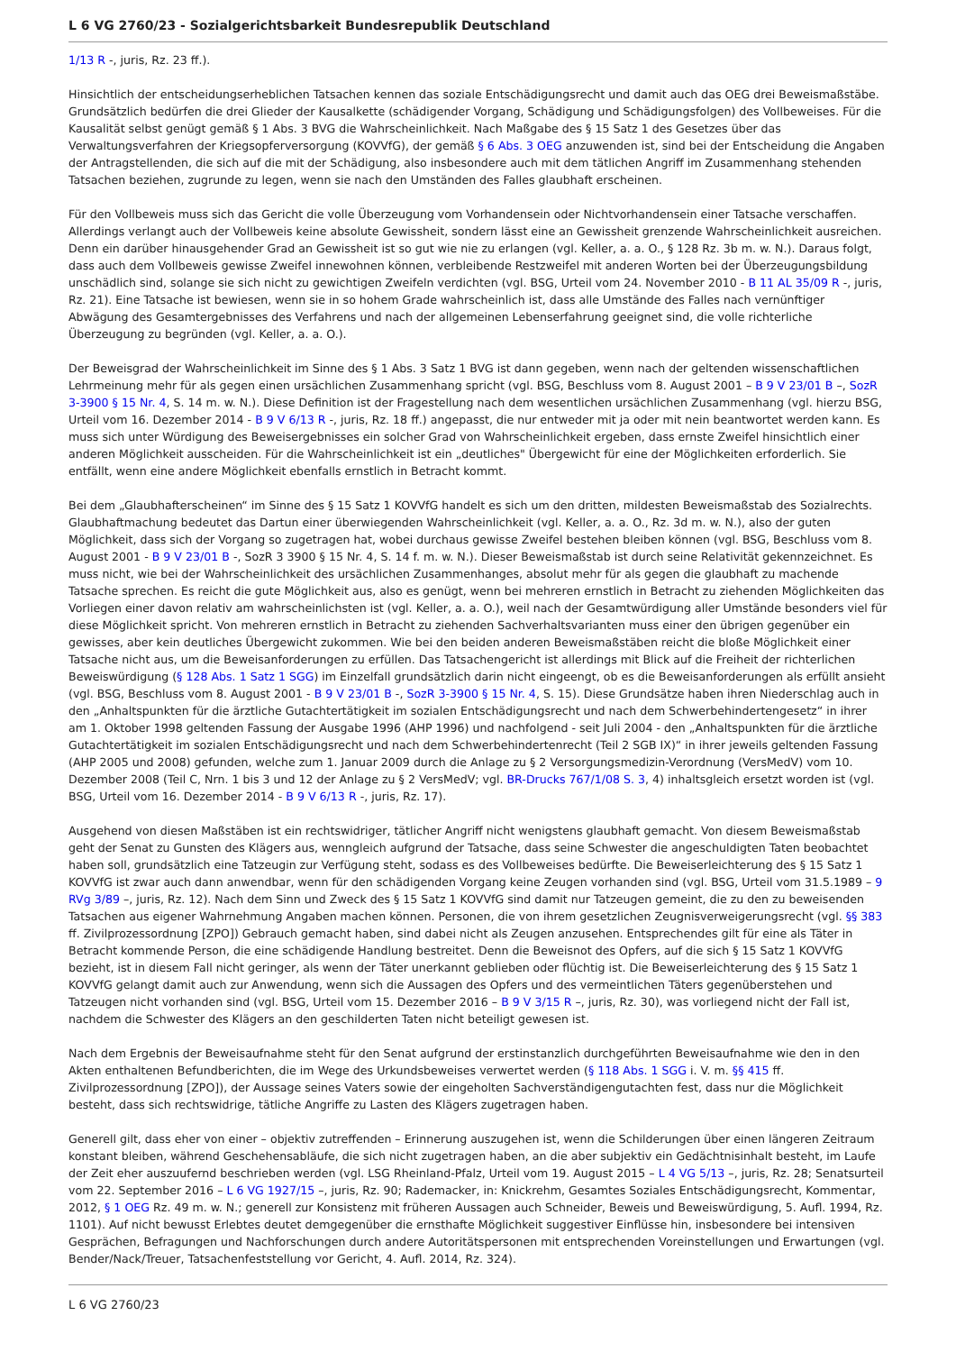L 6 VG 2760/23 - Sozialgerichtsbarkeit Bundesrepublik Deutschland
1/13 R -, juris, Rz. 23 ff.).
Hinsichtlich der entscheidungserheblichen Tatsachen kennen das soziale Entschädigungsrecht und damit auch das OEG drei Beweismaßstäbe. Grundsätzlich bedürfen die drei Glieder der Kausalkette (schädigender Vorgang, Schädigung und Schädigungsfolgen) des Vollbeweises. Für die Kausalität selbst genügt gemäß § 1 Abs. 3 BVG die Wahrscheinlichkeit. Nach Maßgabe des § 15 Satz 1 des Gesetzes über das Verwaltungsverfahren der Kriegsopferversorgung (KOVVfG), der gemäß § 6 Abs. 3 OEG anzuwenden ist, sind bei der Entscheidung die Angaben der Antragstellenden, die sich auf die mit der Schädigung, also insbesondere auch mit dem tätlichen Angriff im Zusammenhang stehenden Tatsachen beziehen, zugrunde zu legen, wenn sie nach den Umständen des Falles glaubhaft erscheinen.
Für den Vollbeweis muss sich das Gericht die volle Überzeugung vom Vorhandensein oder Nichtvorhandensein einer Tatsache verschaffen. Allerdings verlangt auch der Vollbeweis keine absolute Gewissheit, sondern lässt eine an Gewissheit grenzende Wahrscheinlichkeit ausreichen. Denn ein darüber hinausgehender Grad an Gewissheit ist so gut wie nie zu erlangen (vgl. Keller, a. a. O., § 128 Rz. 3b m. w. N.). Daraus folgt, dass auch dem Vollbeweis gewisse Zweifel innewohnen können, verbleibende Restzweifel mit anderen Worten bei der Überzeugungsbildung unschädlich sind, solange sie sich nicht zu gewichtigen Zweifeln verdichten (vgl. BSG, Urteil vom 24. November 2010 - B 11 AL 35/09 R -, juris, Rz. 21). Eine Tatsache ist bewiesen, wenn sie in so hohem Grade wahrscheinlich ist, dass alle Umstände des Falles nach vernünftiger Abwägung des Gesamtergebnisses des Verfahrens und nach der allgemeinen Lebenserfahrung geeignet sind, die volle richterliche Überzeugung zu begründen (vgl. Keller, a. a. O.).
Der Beweisgrad der Wahrscheinlichkeit im Sinne des § 1 Abs. 3 Satz 1 BVG ist dann gegeben, wenn nach der geltenden wissenschaftlichen Lehrmeinung mehr für als gegen einen ursächlichen Zusammenhang spricht (vgl. BSG, Beschluss vom 8. August 2001 – B 9 V 23/01 B –, SozR 3-3900 § 15 Nr. 4, S. 14 m. w. N.). Diese Definition ist der Fragestellung nach dem wesentlichen ursächlichen Zusammenhang (vgl. hierzu BSG, Urteil vom 16. Dezember 2014 - B 9 V 6/13 R -, juris, Rz. 18 ff.) angepasst, die nur entweder mit ja oder mit nein beantwortet werden kann. Es muss sich unter Würdigung des Beweisergebnisses ein solcher Grad von Wahrscheinlichkeit ergeben, dass ernste Zweifel hinsichtlich einer anderen Möglichkeit ausscheiden. Für die Wahrscheinlichkeit ist ein „deutliches" Übergewicht für eine der Möglichkeiten erforderlich. Sie entfällt, wenn eine andere Möglichkeit ebenfalls ernstlich in Betracht kommt.
Bei dem „Glaubhafterscheinen“ im Sinne des § 15 Satz 1 KOVVfG handelt es sich um den dritten, mildesten Beweismaßstab des Sozialrechts. Glaubhaftmachung bedeutet das Dartun einer überwiegenden Wahrscheinlichkeit (vgl. Keller, a. a. O., Rz. 3d m. w. N.), also der guten Möglichkeit, dass sich der Vorgang so zugetragen hat, wobei durchaus gewisse Zweifel bestehen bleiben können (vgl. BSG, Beschluss vom 8. August 2001 - B 9 V 23/01 B -, SozR 3 3900 § 15 Nr. 4, S. 14 f. m. w. N.). Dieser Beweismaßstab ist durch seine Relativität gekennzeichnet. Es muss nicht, wie bei der Wahrscheinlichkeit des ursächlichen Zusammenhanges, absolut mehr für als gegen die glaubhaft zu machende Tatsache sprechen. Es reicht die gute Möglichkeit aus, also es genügt, wenn bei mehreren ernstlich in Betracht zu ziehenden Möglichkeiten das Vorliegen einer davon relativ am wahrscheinlichsten ist (vgl. Keller, a. a. O.), weil nach der Gesamtwürdigung aller Umstände besonders viel für diese Möglichkeit spricht. Von mehreren ernstlich in Betracht zu ziehenden Sachverhaltsvarianten muss einer den übrigen gegenüber ein gewisses, aber kein deutliches Übergewicht zukommen. Wie bei den beiden anderen Beweismaßstäben reicht die bloße Möglichkeit einer Tatsache nicht aus, um die Beweisanforderungen zu erfüllen. Das Tatsachengericht ist allerdings mit Blick auf die Freiheit der richterlichen Beweiswürdigung (§ 128 Abs. 1 Satz 1 SGG) im Einzelfall grundsätzlich darin nicht eingeengt, ob es die Beweisanforderungen als erfüllt ansieht (vgl. BSG, Beschluss vom 8. August 2001 - B 9 V 23/01 B -, SozR 3-3900 § 15 Nr. 4, S. 15). Diese Grundsätze haben ihren Niederschlag auch in den „Anhaltspunkten für die ärztliche Gutachtertätigkeit im sozialen Entschädigungsrecht und nach dem Schwerbehindertengesetz“ in ihrer am 1. Oktober 1998 geltenden Fassung der Ausgabe 1996 (AHP 1996) und nachfolgend - seit Juli 2004 - den „Anhaltspunkten für die ärztliche Gutachtertätigkeit im sozialen Entschädigungsrecht und nach dem Schwerbehindertenrecht (Teil 2 SGB IX)“ in ihrer jeweils geltenden Fassung (AHP 2005 und 2008) gefunden, welche zum 1. Januar 2009 durch die Anlage zu § 2 Versorgungsmedizin-Verordnung (VersMedV) vom 10. Dezember 2008 (Teil C, Nrn. 1 bis 3 und 12 der Anlage zu § 2 VersMedV; vgl. BR-Drucks 767/1/08 S. 3, 4) inhaltsgleich ersetzt worden ist (vgl. BSG, Urteil vom 16. Dezember 2014 - B 9 V 6/13 R -, juris, Rz. 17).
Ausgehend von diesen Maßstäben ist ein rechtswidriger, tätlicher Angriff nicht wenigstens glaubhaft gemacht. Von diesem Beweismaßstab geht der Senat zu Gunsten des Klägers aus, wenngleich aufgrund der Tatsache, dass seine Schwester die angeschuldigten Taten beobachtet haben soll, grundsätzlich eine Tatzeugin zur Verfügung steht, sodass es des Vollbeweises bedürfte. Die Beweiserleichterung des § 15 Satz 1 KOVVfG ist zwar auch dann anwendbar, wenn für den schädigenden Vorgang keine Zeugen vorhanden sind (vgl. BSG, Urteil vom 31.5.1989 – 9 RVg 3/89 –, juris, Rz. 12). Nach dem Sinn und Zweck des § 15 Satz 1 KOVVfG sind damit nur Tatzeugen gemeint, die zu den zu beweisenden Tatsachen aus eigener Wahrnehmung Angaben machen können. Personen, die von ihrem gesetzlichen Zeugnisverweigerungsrecht (vgl. §§ 383 ff. Zivilprozessordnung [ZPO]) Gebrauch gemacht haben, sind dabei nicht als Zeugen anzusehen. Entsprechendes gilt für eine als Täter in Betracht kommende Person, die eine schädigende Handlung bestreitet. Denn die Beweisnot des Opfers, auf die sich § 15 Satz 1 KOVVfG bezieht, ist in diesem Fall nicht geringer, als wenn der Täter unerkannt geblieben oder flüchtig ist. Die Beweiserleichterung des § 15 Satz 1 KOVVfG gelangt damit auch zur Anwendung, wenn sich die Aussagen des Opfers und des vermeintlichen Täters gegenüberstehen und Tatzeugen nicht vorhanden sind (vgl. BSG, Urteil vom 15. Dezember 2016 – B 9 V 3/15 R –, juris, Rz. 30), was vorliegend nicht der Fall ist, nachdem die Schwester des Klägers an den geschilderten Taten nicht beteiligt gewesen ist.
Nach dem Ergebnis der Beweisaufnahme steht für den Senat aufgrund der erstinstanzlich durchgeführten Beweisaufnahme wie den in den Akten enthaltenen Befundberichten, die im Wege des Urkundsbeweises verwertet werden (§ 118 Abs. 1 SGG i. V. m. §§ 415 ff. Zivilprozessordnung [ZPO]), der Aussage seines Vaters sowie der eingeholten Sachverständigengutachten fest, dass nur die Möglichkeit besteht, dass sich rechtswidrige, tätliche Angriffe zu Lasten des Klägers zugetragen haben.
Generell gilt, dass eher von einer – objektiv zutreffenden – Erinnerung auszugehen ist, wenn die Schilderungen über einen längeren Zeitraum konstant bleiben, während Geschehensabläufe, die sich nicht zugetragen haben, an die aber subjektiv ein Gedächtnisinhalt besteht, im Laufe der Zeit eher auszuufernd beschrieben werden (vgl. LSG Rheinland-Pfalz, Urteil vom 19. August 2015 – L 4 VG 5/13 –, juris, Rz. 28; Senatsurteil vom 22. September 2016 – L 6 VG 1927/15 –, juris, Rz. 90; Rademacker, in: Knickrehm, Gesamtes Soziales Entschädigungsrecht, Kommentar, 2012, § 1 OEG Rz. 49 m. w. N.; generell zur Konsistenz mit früheren Aussagen auch Schneider, Beweis und Beweiswürdigung, 5. Aufl. 1994, Rz. 1101). Auf nicht bewusst Erlebtes deutet demgegenüber die ernsthafte Möglichkeit suggestiver Einflüsse hin, insbesondere bei intensiven Gesprächen, Befragungen und Nachforschungen durch andere Autoritätspersonen mit entsprechenden Voreinstellungen und Erwartungen (vgl. Bender/Nack/Treuer, Tatsachenfeststellung vor Gericht, 4. Aufl. 2014, Rz. 324).
L 6 VG 2760/23